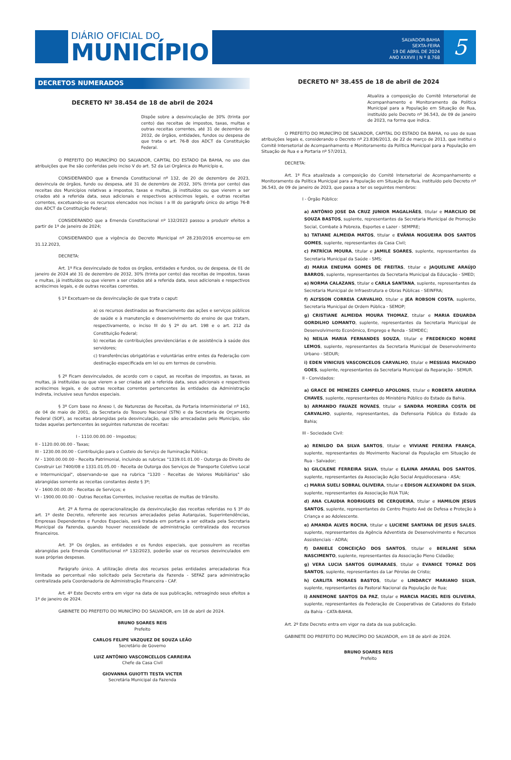DIÁRIO OFICIAL DO
MUNICÍPIO
SALVADOR-BAHIA
SEXTA-FEIRA
19 DE ABRIL DE 2024
ANO XXXVII | N º 8.768
5
DECRETOS NUMERADOS
DECRETO Nº 38.454 de 18 de abril de 2024
Dispõe sobre a desvinculação de 30% (trinta por cento) das receitas de impostos, taxas, multas e outras receitas correntes, até 31 de dezembro de 2032, de órgãos, entidades, fundos ou despesa de que trata o art. 76-B dos ADCT da Constituição Federal.
O PREFEITO DO MUNICÍPIO DO SALVADOR, CAPITAL DO ESTADO DA BAHIA, no uso das atribuições que lhe são conferidas pelo inciso V do art. 52 da Lei Orgânica do Município e,
CONSIDERANDO que a Emenda Constitucional nº 132, de 20 de dezembro de 2023, desvincula de órgãos, fundo ou despesa, até 31 de dezembro de 2032, 30% (trinta por cento) das receitas dos Municípios relativas a impostos, taxas e multas, já instituídos ou que vierem a ser criados até a referida data, seus adicionais e respectivos acréscimos legais, e outras receitas correntes, excetuando-se os recursos elencados nos incisos I a III do parágrafo único do artigo 76-B dos ADCT da Constituição Federal;
CONSIDERANDO que a Emenda Constitucional nº 132/2023 passou a produzir efeitos a partir de 1º de janeiro de 2024;
CONSIDERANDO que a vigência do Decreto Municipal nº 28.230/2016 encerrou-se em 31.12.2023,
DECRETA:
Art. 1º Fica desvinculado de todos os órgãos, entidades e fundos, ou de despesa, de 01 de janeiro de 2024 até 31 de dezembro de 2032, 30% (trinta por cento) das receitas de impostos, taxas e multas, já instituídos ou que vierem a ser criados até a referida data, seus adicionais e respectivos acréscimos legais, e de outras receitas correntes.
§ 1º Excetuam-se da desvinculação de que trata o caput:
a) os recursos destinados ao financiamento das ações e serviços públicos de saúde e à manutenção e desenvolvimento do ensino de que tratam, respectivamente, o inciso III do § 2º do art. 198 e o art. 212 da Constituição Federal;
b) receitas de contribuições previdenciárias e de assistência à saúde dos servidores;
c) transferências obrigatórias e voluntárias entre entes da Federação com destinação especificada em lei ou em termos de convênio.
§ 2º Ficam desvinculados, de acordo com o caput, as receitas de impostos, as taxas, as multas, já instituídas ou que vierem a ser criadas até a referida data, seus adicionais e respectivos acréscimos legais, e de outras receitas correntes pertencentes às entidades da Administração Indireta, inclusive seus fundos especiais.
§ 3º Com base no Anexo I, de Naturezas de Receitas, da Portaria Interministerial nº 163, de 04 de maio de 2001, da Secretaria do Tesouro Nacional (STN) e da Secretaria de Orçamento Federal (SOF), as receitas abrangidas pela desvinculação, que são arrecadadas pelo Município, são todas aquelas pertencentes às seguintes naturezas de receitas:
I - 1110.00.00.00 - Impostos;
II - 1120.00.00.00 - Taxas;
III - 1230.00.00.00 - Contribuição para o Custeio do Serviço de Iluminação Pública;
IV - 1300.00.00.00 - Receita Patrimonial, incluindo as rubricas "1339.01.01.00 - Outorga do Direito de Construir Lei 7400/08 e 1331.01.05.00 - Receita de Outorga dos Serviços de Transporte Coletivo Local e Intermunicipal", observando-se que na rubrica "1320 - Receitas de Valores Mobiliários" são abrangidas somente as receitas constantes deste § 3º;
V - 1600.00.00.00 - Receitas de Serviços; e
VI - 1900.00.00.00 - Outras Receitas Correntes, inclusive receitas de multas de trânsito.
Art. 2º A forma de operacionalização da desvinculação das receitas referidas no § 3º do art. 1º deste Decreto, referente aos recursos arrecadados pelas Autarquias, Superintendências, Empresas Dependentes e Fundos Especiais, será tratada em portaria a ser editada pela Secretaria Municipal da Fazenda, quando houver necessidade de administração centralizada dos recursos financeiros.
Art. 3º Os órgãos, as entidades e os fundos especiais, que possuírem as receitas abrangidas pela Emenda Constitucional nº 132/2023, poderão usar os recursos desvinculados em suas próprias despesas.
Parágrafo único. A utilização direta dos recursos pelas entidades arrecadadoras fica limitada ao percentual não solicitado pela Secretaria da Fazenda - SEFAZ para administração centralizada pela Coordenadoria de Administração Financeira - CAF.
Art. 4º Este Decreto entra em vigor na data de sua publicação, retroagindo seus efeitos a 1º de janeiro de 2024.
GABINETE DO PREFEITO DO MUNICÍPIO DO SALVADOR, em 18 de abril de 2024.
BRUNO SOARES REIS
Prefeito
CARLOS FELIPE VAZQUEZ DE SOUZA LEÃO
Secretário de Governo
LUIZ ANTÔNIO VASCONCELLOS CARREIRA
Chefe da Casa Civil
GIOVANNA GUIOTTI TESTA VICTER
Secretária Municipal da Fazenda
DECRETO Nº 38.455 de 18 de abril de 2024
Atualiza a composição do Comitê Intersetorial de Acompanhamento e Monitoramento da Política Municipal para a População em Situação de Rua, instituído pelo Decreto nº 36.543, de 09 de janeiro de 2023, na forma que indica.
O PREFEITO DO MUNICÍPIO DE SALVADOR, CAPITAL DO ESTADO DA BAHIA, no uso de suas atribuições legais e, considerando o Decreto nº 23.836/2013, de 22 de março de 2013, que institui o Comitê Intersetorial de Acompanhamento e Monitoramento da Política Municipal para a População em Situação de Rua e a Portaria nº 57/2013,
DECRETA:
Art. 1º Fica atualizada a composição do Comitê Intersetorial de Acompanhamento e Monitoramento da Política Municipal para a População em Situação de Rua, instituído pelo Decreto nº 36.543, de 09 de janeiro de 2023, que passa a ter os seguintes membros:
I - Órgão Público:
a) ANTÔNIO JOSE DA CRUZ JUNIOR MAGALHÃES, titular e MARCILIO DE SOUZA BASTOS, suplente, representantes da Secretaria Municipal de Promoção Social, Combate à Pobreza, Esportes e Lazer - SEMPRE;
b) TATIANE ALMEIDA MATOS, titular e EVÂNIA NOGUEIRA DOS SANTOS GOMES, suplente, representantes da Casa Civil;
c) PATRÍCIA MOURA, titular e JAMILE SOARES, suplente, representantes da Secretaria Municipal da Saúde - SMS;
d) MARIA ENEUMA GOMES DE FREITAS, titular e JAQUELINE ARAÚJO BARROS, suplente, representantes da Secretaria Municipal da Educação - SMED;
e) NORMA CALAZANS, titular e CARLA SANTANA, suplente, representantes da Secretaria Municipal de Infraestrutura e Obras Públicas - SEINFRA;
f) ALYSSON CORREIA CARVALHO, titular e JEA ROBSON COSTA, suplente, Secretaria Municipal de Ordem Pública - SEMOP;
g) CRISTIANE ALMEIDA MOURA THOMAZ, titular e MARIA EDUARDA GORDILHO LOMANTO, suplente, representantes da Secretaria Municipal de Desenvolvimento Econômico, Emprego e Renda - SEMDEC;
h) NEILIA MARIA FERNANDES SOUZA, titular e FREDERICKO NOBRE LEMOS, suplente, representantes da Secretaria Municipal de Desenvolvimento Urbano - SEDUR;
i) EDEN VINICIUS VASCONCELOS CARVALHO, titular e MESSIAS MACHADO GOES, suplente, representantes da Secretaria Municipal da Reparação - SEMUR.
II - Convidados:
a) GRACE DE MENEZES CAMPELO APOLONIS, titular e ROBERTA ARUEIRA CHAVES, suplente, representantes do Ministério Público do Estado da Bahia.
b) ARMANDO FAUAZE NOVAES, titular e SANDRA MOREIRA COSTA DE CARVALHO, suplente, representantes, da Defensoria Pública do Estado da Bahia;
III - Sociedade Civil:
a) RENILDO DA SILVA SANTOS, titular e VIVIANE PEREIRA FRANÇA, suplente, representantes do Movimento Nacional da População em Situação de Rua - Salvador;
b) GILCILENE FERREIRA SILVA, titular e ELAINA AMARAL DOS SANTOS, suplente, representantes da Associação Ação Social Arquidiocesana - ASA;
c) MARIA SUELI SOBRAL OLIVEIRA, titular e EDISON ALEXANDRE DA SILVA, suplente, representantes da Associação RUA TUA;
d) ANA CLAUDIA RODRIGUES DE CERQUEIRA, titular e HAMILON JESUS SANTOS, suplente, representantes do Centro Projeto Axé de Defesa e Proteção à Criança e ao Adolescente.
e) AMANDA ALVES ROCHA, titular e LUCIENE SANTANA DE JESUS SALES, suplente, representantes da Agência Adventista de Desenvolvimento e Recursos Assistenciais - ADRA;
f) DANIELE CONCEIÇÃO DOS SANTOS, titular e BERLANE SENA NASCIMENTO, suplente, representantes da Associação Pleno Cidadão;
g) VERA LUCIA SANTOS GUIMARAES, titular e EVANICE TOMAZ DOS SANTOS, suplente, representantes da Lar Pérolas de Cristo;
h) CARLITA MORAES BASTOS, titular e LINDARCY MARIANO SILVA, suplente, representantes da Pastoral Nacional da População de Rua;
i) ANNEMONE SANTOS DA PAZ, titular e MARCIA MACIEL REIS OLIVEIRA, suplente, representantes da Federação de Cooperativas de Catadores do Estado da Bahia - CATA-BAHIA.
Art. 2º Este Decreto entra em vigor na data da sua publicação.
GABINETE DO PREFEITO DO MUNICÍPIO DO SALVADOR, em 18 de abril de 2024.
BRUNO SOARES REIS
Prefeito